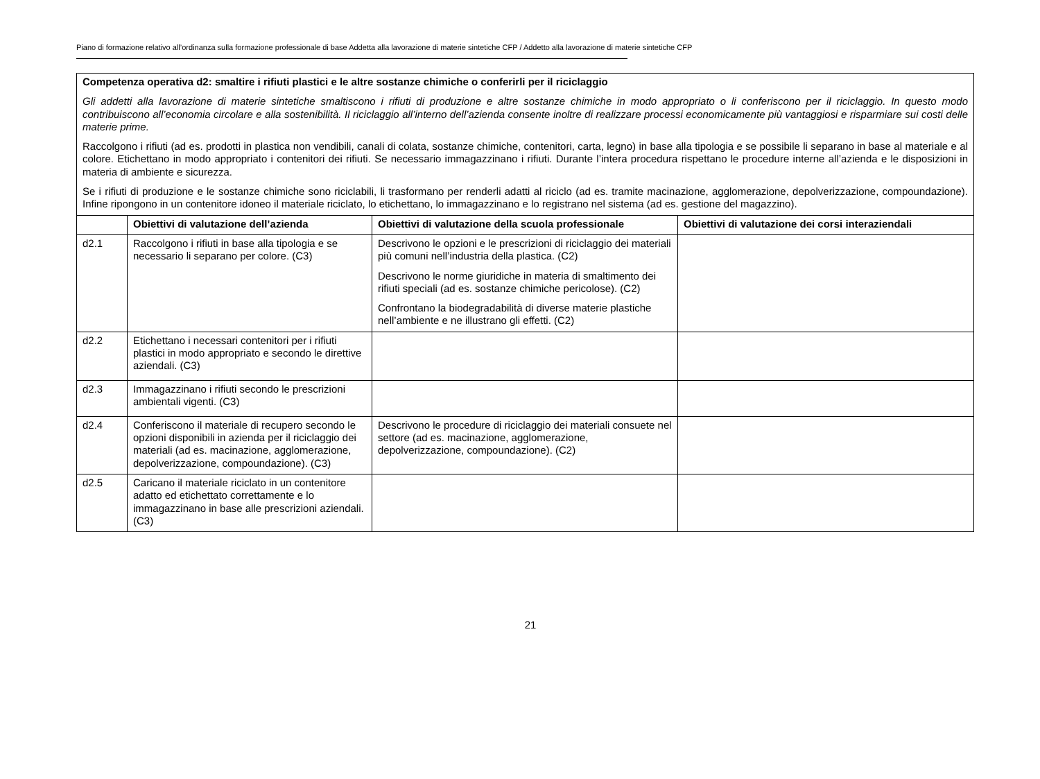Piano di formazione relativo all’ordinanza sulla formazione professionale di base Addetta alla lavorazione di materie sintetiche CFP / Addetto alla lavorazione di materie sintetiche CFP
| Competenza operativa d2: smaltire i rifiuti plastici e le altre sostanze chimiche o conferirli per il riciclaggio Gli addetti alla lavorazione di materie sintetiche smaltiscono i rifiuti di produzione e altre sostanze chimiche in modo appropriato o li conferiscono per il riciclaggio. In questo modo contribuiscono all’economia circolare e alla sostenibilità. Il riciclaggio all’interno dell’azienda consente inoltre di realizzare processi economicamente più vantaggiosi e risparmiare sui costi delle materie prime. Raccolgono i rifiuti (ad es. prodotti in plastica non vendibili, canali di colata, sostanze chimiche, contenitori, carta, legno) in base alla tipologia e se possibile li separano in base al materiale e al colore. Etichettano in modo appropriato i contenitori dei rifiuti. Se necessario immagazzinano i rifiuti. Durante l’intera procedura rispettano le procedure interne all’azienda e le disposizioni in materia di ambiente e sicurezza. Se i rifiuti di produzione e le sostanze chimiche sono riciclabili, li trasformano per renderli adatti al riciclo (ad es. tramite macinazione, agglomerazione, depolverizzazione, compoundazione). Infine ripongono in un contenitore idoneo il materiale riciclato, lo etichettano, lo immagazzinano e lo registrano nel sistema (ad es. gestione del magazzino). | | | |
| | Obiettivi di valutazione dell’azienda | Obiettivi di valutazione della scuola professionale | Obiettivi di valutazione dei corsi interaziendali |
| d2.1 | Raccolgono i rifiuti in base alla tipologia e se necessario li separano per colore. (C3) | Descrivono le opzioni e le prescrizioni di riciclaggio dei materiali più comuni nell’industria della plastica. (C2) Descrivono le norme giuridiche in materia di smaltimento dei rifiuti speciali (ad es. sostanze chimiche pericolose). (C2) Confrontano la biodegradabilità di diverse materie plastiche nell’ambiente e ne illustrano gli effetti. (C2) | |
| d2.2 | Etichettano i necessari contenitori per i rifiuti plastici in modo appropriato e secondo le direttive aziendali. (C3) | | |
| d2.3 | Immagazzinano i rifiuti secondo le prescrizioni ambientali vigenti. (C3) | | |
| d2.4 | Conferiscono il materiale di recupero secondo le opzioni disponibili in azienda per il riciclaggio dei materiali (ad es. macinazione, agglomerazione, depolverizzazione, compoundazione). (C3) | Descrivono le procedure di riciclaggio dei materiali consuete nel settore (ad es. macinazione, agglomerazione, depolverizzazione, compoundazione). (C2) | |
| d2.5 | Caricano il materiale riciclato in un contenitore adatto ed etichettato correttamente e lo immagazzinano in base alle prescrizioni aziendali. (C3) | | |
21